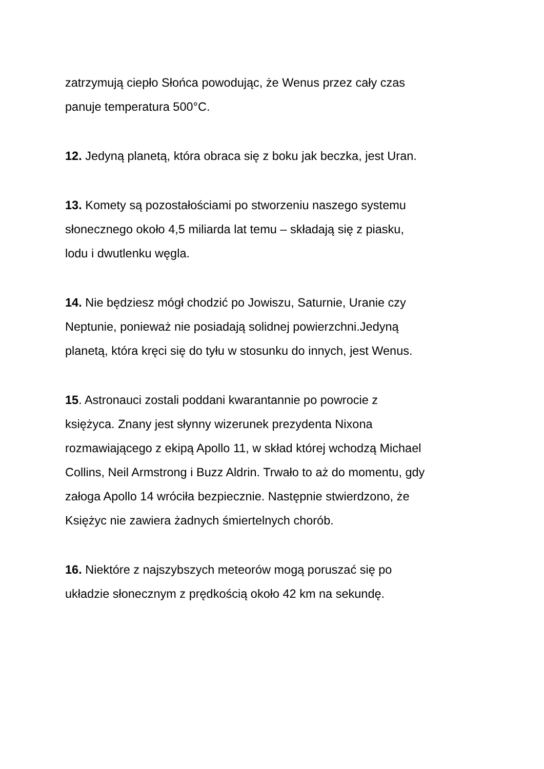zatrzymują ciepło Słońca powodując, że Wenus przez cały czas
panuje temperatura 500°C.
12. Jedyną planetą, która obraca się z boku jak beczka, jest Uran.
13. Komety są pozostałościami po stworzeniu naszego systemu
słonecznego około 4,5 miliarda lat temu – składają się z piasku,
lodu i dwutlenku węgla.
14. Nie będziesz mógł chodzić po Jowiszu, Saturnie, Uranie czy
Neptunie, ponieważ nie posiadają solidnej powierzchni.Jedyną
planetą, która kręci się do tyłu w stosunku do innych, jest Wenus.
15. Astronauci zostali poddani kwarantannie po powrocie z
księżyca. Znany jest słynny wizerunek prezydenta Nixona
rozmawiającego z ekipą Apollo 11, w skład której wchodzą Michael
Collins, Neil Armstrong i Buzz Aldrin. Trwało to aż do momentu, gdy
załoga Apollo 14 wróciła bezpiecznie. Następnie stwierdzono, że
Księżyc nie zawiera żadnych śmiertelnych chorób.
16. Niektóre z najszybszych meteorów mogą poruszać się po
układzie słonecznym z prędkością około 42 km na sekundę.